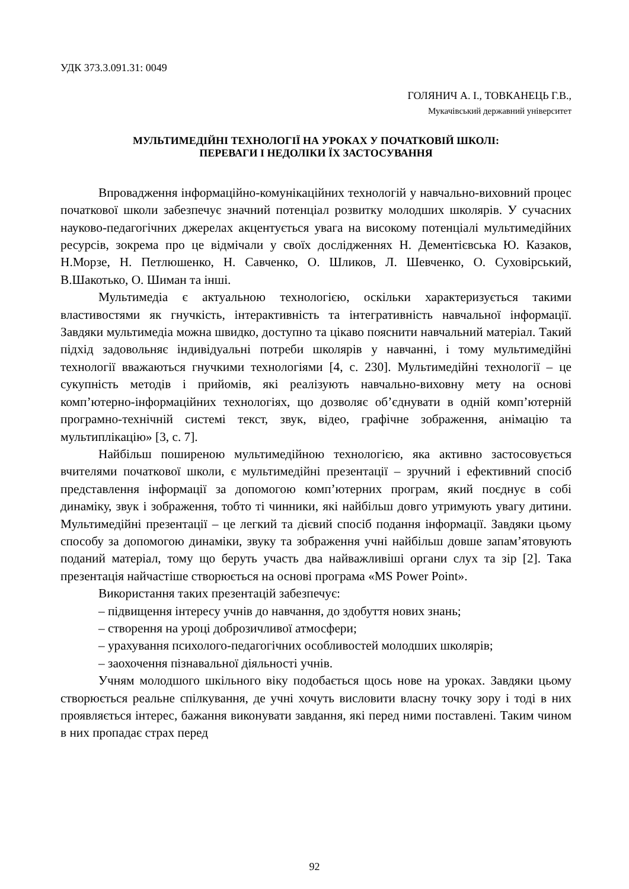УДК 373.3.091.31: 0049
ГОЛЯНИЧ А. І., ТОВКАНЕЦЬ Г.В.,
Мукачівський державний університет
МУЛЬТИМЕДІЙНІ ТЕХНОЛОГІЇ НА УРОКАХ У ПОЧАТКОВІЙ ШКОЛІ:
ПЕРЕВАГИ І НЕДОЛІКИ ЇХ ЗАСТОСУВАННЯ
Впровадження інформаційно-комунікаційних технологій у навчально-виховний процес початкової школи забезпечує значний потенціал розвитку молодших школярів. У сучасних науково-педагогічних джерелах акцентується увага на високому потенціалі мультимедійних ресурсів, зокрема про це відмічали у своїх дослідженнях Н. Дементієвська Ю. Казаков, Н.Морзе, Н. Петлюшенко, Н. Савченко, О. Шликов, Л. Шевченко, О. Суховірський, В.Шакотько, О. Шиман та інші.
Мультимедіа є актуальною технологією, оскільки характеризується такими властивостями як гнучкість, інтерактивність та інтегративність навчальної інформації. Завдяки мультимедіа можна швидко, доступно та цікаво пояснити навчальний матеріал. Такий підхід задовольняє індивідуальні потреби школярів у навчанні, і тому мультимедійні технології вважаються гнучкими технологіями [4, с. 230]. Мультимедійні технології – це сукупність методів і прийомів, які реалізують навчально-виховну мету на основі комп’ютерно-інформаційних технологіях, що дозволяє об’єднувати в одній комп’ютерній програмно-технічній системі текст, звук, відео, графічне зображення, анімацію та мультиплікацію» [3, с. 7].
Найбільш поширеною мультимедійною технологією, яка активно застосовується вчителями початкової школи, є мультимедійні презентації – зручний і ефективний спосіб представлення інформації за допомогою комп’ютерних програм, який поєднує в собі динаміку, звук і зображення, тобто ті чинники, які найбільш довго утримують увагу дитини. Мультимедійні презентації – це легкий та дієвий спосіб подання інформації. Завдяки цьому способу за допомогою динаміки, звуку та зображення учні найбільш довше запам’ятовують поданий матеріал, тому що беруть участь два найважливіші органи слух та зір [2]. Така презентація найчастіше створюється на основі програма «MS Power Point».
Використання таких презентацій забезпечує:
– підвищення інтересу учнів до навчання, до здобуття нових знань;
– створення на уроці доброзичливої атмосфери;
– урахування психолого-педагогічних особливостей молодших школярів;
– заохочення пізнавальної діяльності учнів.
Учням молодшого шкільного віку подобається щось нове на уроках. Завдяки цьому створюється реальне спілкування, де учні хочуть висловити власну точку зору і тоді в них проявляється інтерес, бажання виконувати завдання, які перед ними поставлені. Таким чином в них пропадає страх перед
92